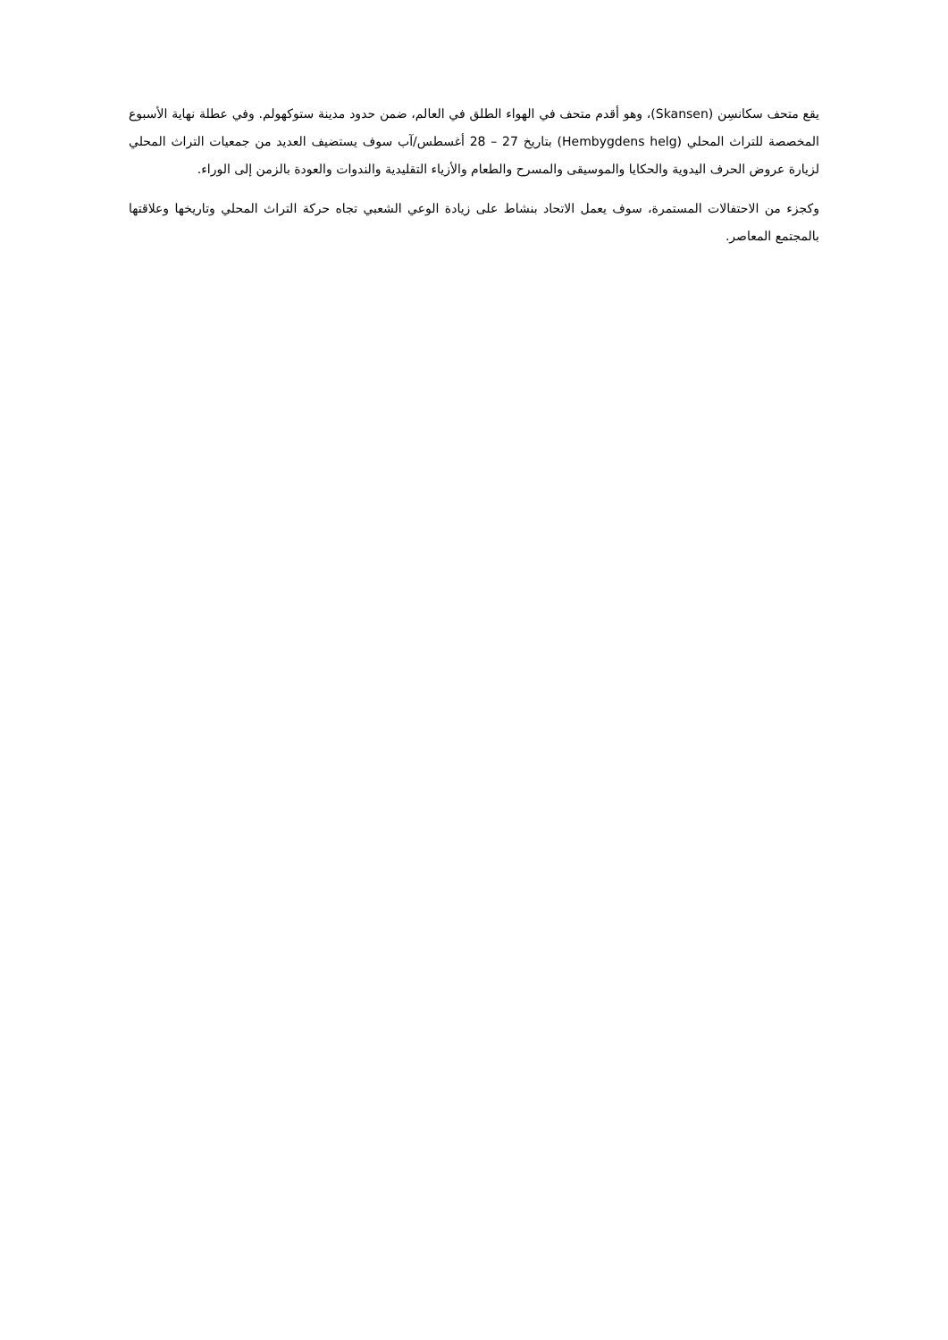يقع متحف سكانسِن (Skansen)، وهو أقدم متحف في الهواء الطلق في العالم، ضمن حدود مدينة ستوكهولم. وفي عطلة نهاية الأسبوع المخصصة للتراث المحلي (Hembygdens helg) بتاريخ 27 – 28 أغسطس/آب سوف يستضيف العديد من جمعيات التراث المحلي لزيارة عروض الحرف اليدوية والحكايا والموسيقى والمسرح والطعام والأزياء التقليدية والندوات والعودة بالزمن إلى الوراء.
وكجزء من الاحتفالات المستمرة، سوف يعمل الاتحاد بنشاط على زيادة الوعي الشعبي تجاه حركة التراث المحلي وتاريخها وعلاقتها بالمجتمع المعاصر.